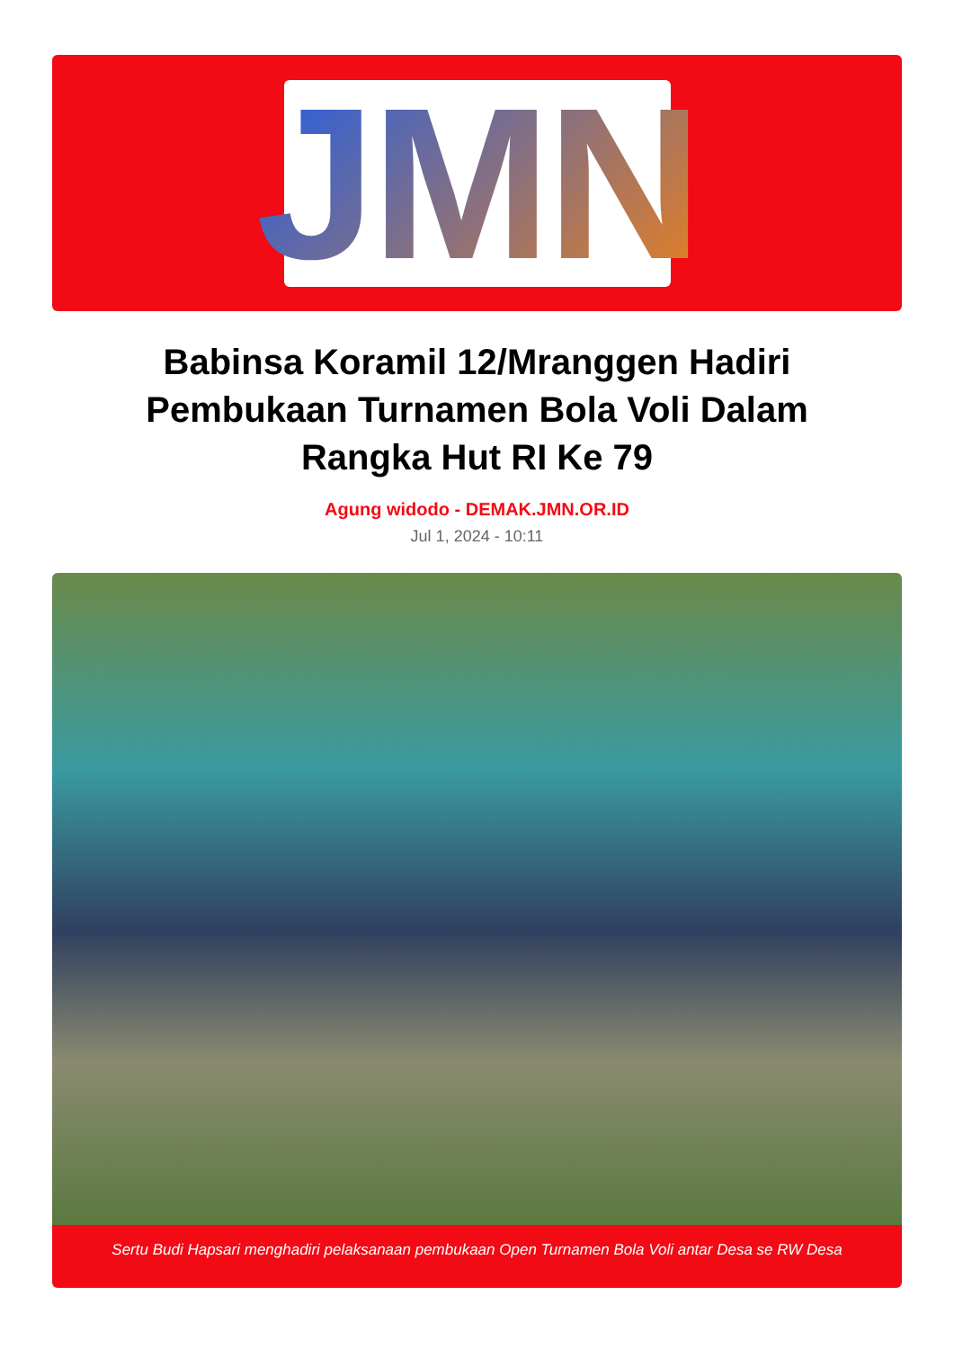JMN
Babinsa Koramil 12/Mranggen Hadiri Pembukaan Turnamen Bola Voli Dalam Rangka Hut RI Ke 79
Agung widodo - DEMAK.JMN.OR.ID
Jul 1, 2024 - 10:11
Sertu Budi Hapsari menghadiri pelaksanaan pembukaan Open Turnamen Bola Voli antar Desa se RW Desa